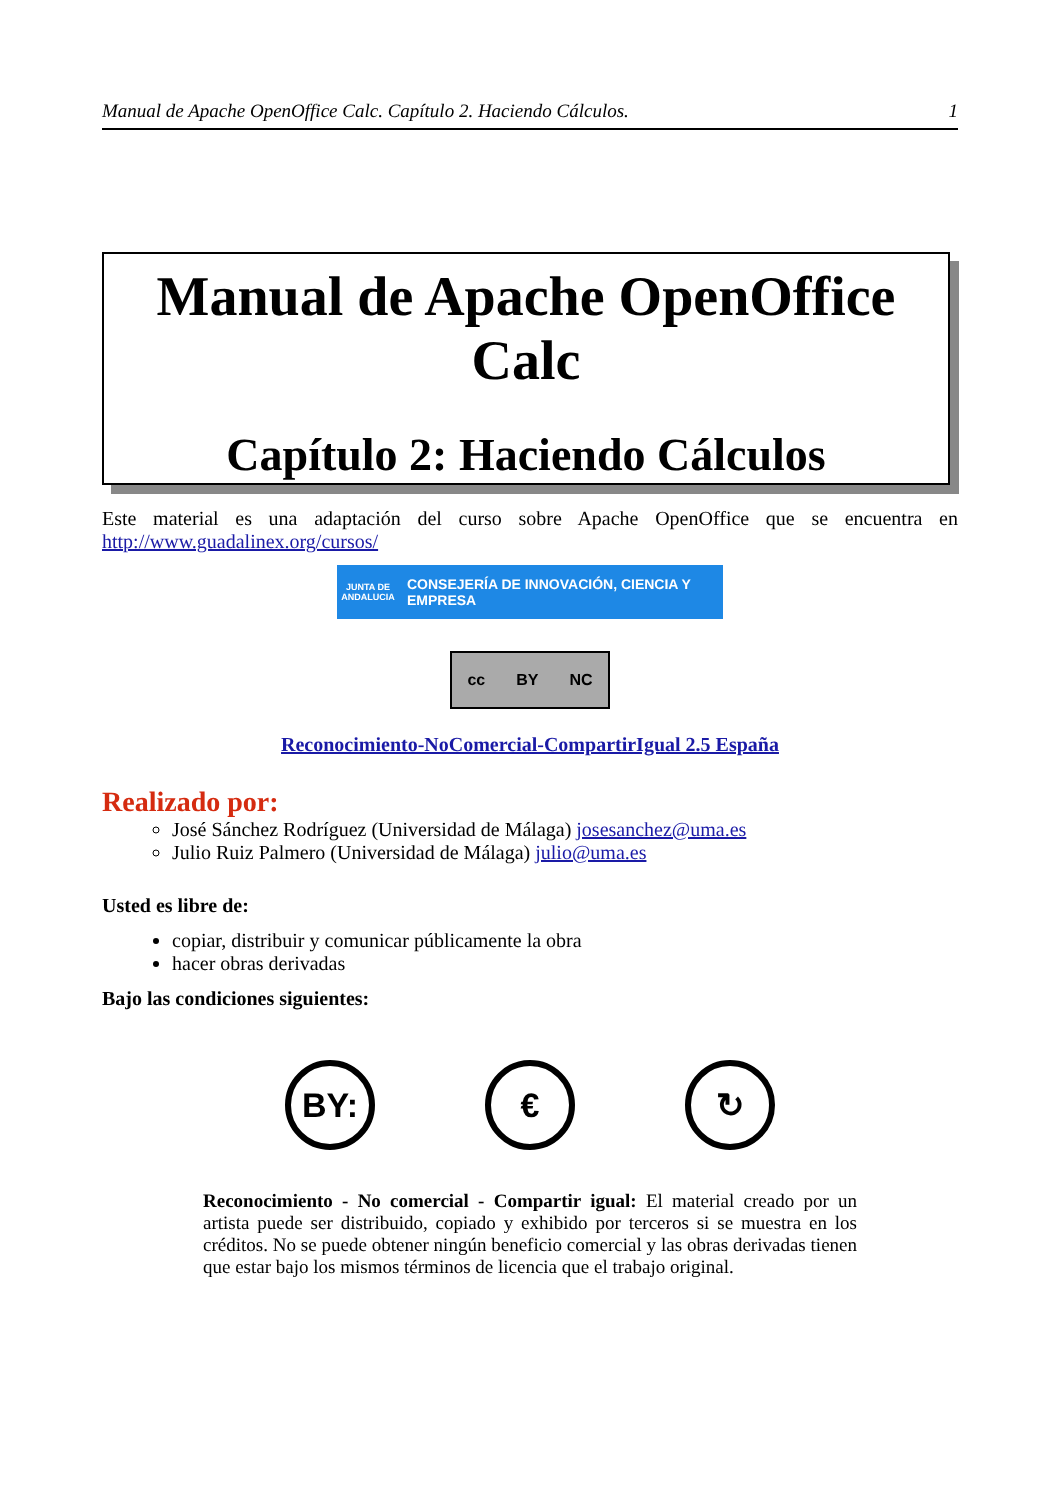Manual de Apache OpenOffice Calc. Capítulo 2. Haciendo Cálculos. 1
Manual de Apache OpenOffice
Calc
Capítulo 2: Haciendo Cálculos
Este material es una adaptación del curso sobre Apache OpenOffice que se encuentra en http://www.guadalinex.org/cursos/
JUNTA DE ANDALUCIA CONSEJERÍA DE INNOVACIÓN, CIENCIA Y EMPRESA
cc BY NC
Reconocimiento-NoComercial-CompartirIgual 2.5 España
Realizado por:
José Sánchez Rodríguez (Universidad de Málaga) josesanchez@uma.es
Julio Ruiz Palmero (Universidad de Málaga) julio@uma.es
Usted es libre de:
copiar, distribuir y comunicar públicamente la obra
hacer obras derivadas
Bajo las condiciones siguientes:
BY: € ↻
Reconocimiento - No comercial - Compartir igual: El material creado por un artista puede ser distribuido, copiado y exhibido por terceros si se muestra en los créditos. No se puede obtener ningún beneficio comercial y las obras derivadas tienen que estar bajo los mismos términos de licencia que el trabajo original.